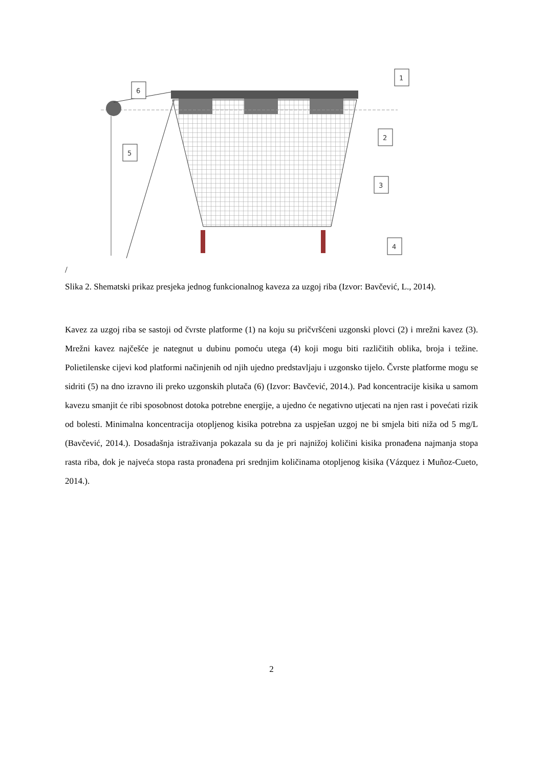1
2
3
4
5
6
/
Slika 2. Shematski prikaz presjeka jednog funkcionalnog kaveza za uzgoj riba (Izvor: Bavčević, L., 2014).
Kavez za uzgoj riba se sastoji od čvrste platforme (1) na koju su pričvršćeni uzgonski plovci (2) i mrežni kavez (3). Mrežni kavez najčešće je nategnut u dubinu pomoću utega (4) koji mogu biti različitih oblika, broja i težine. Polietilenske cijevi kod platformi načinjenih od njih ujedno predstavljaju i uzgonsko tijelo. Čvrste platforme mogu se sidriti (5) na dno izravno ili preko uzgonskih plutača (6) (Izvor: Bavčević, 2014.). Pad koncentracije kisika u samom kavezu smanjit će ribi sposobnost dotoka potrebne energije, a ujedno će negativno utjecati na njen rast i povećati rizik od bolesti. Minimalna koncentracija otopljenog kisika potrebna za uspješan uzgoj ne bi smjela biti niža od 5 mg/L (Bavčević, 2014.). Dosadašnja istraživanja pokazala su da je pri najnižoj količini kisika pronađena najmanja stopa rasta riba, dok je najveća stopa rasta pronađena pri srednjim količinama otopljenog kisika (Vázquez i Muñoz-Cueto, 2014.).
2